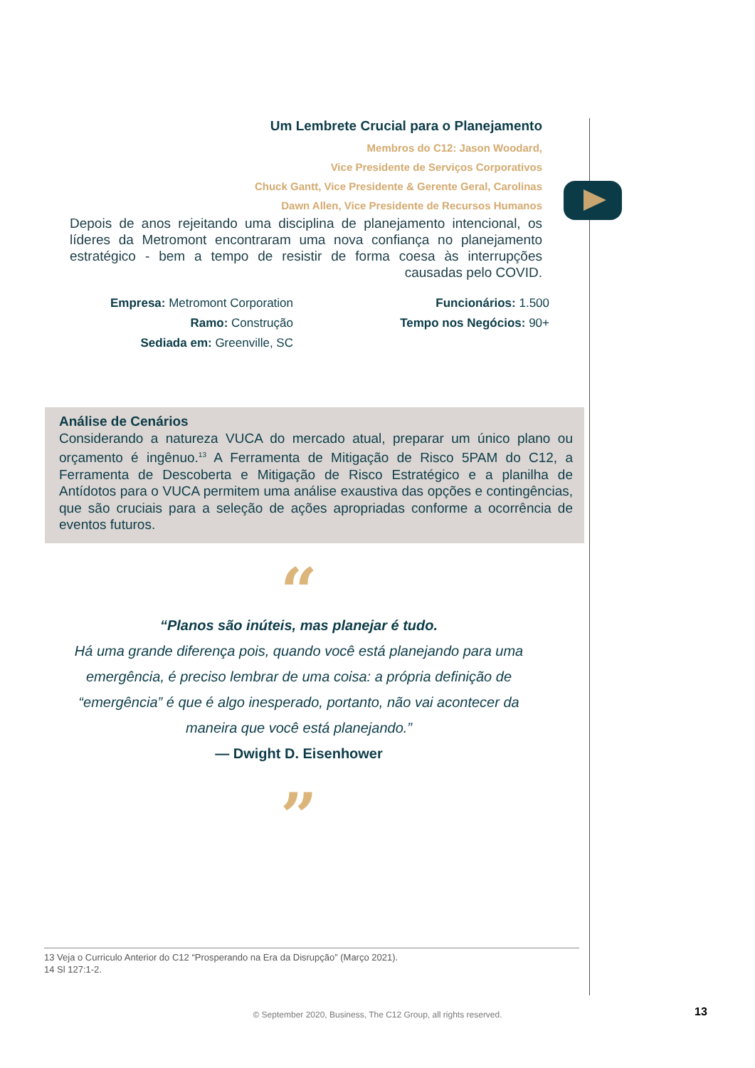Um Lembrete Crucial para o Planejamento
Membros do C12: Jason Woodard,
Vice Presidente de Serviços Corporativos
Chuck Gantt, Vice Presidente & Gerente Geral, Carolinas
Dawn Allen, Vice Presidente de Recursos Humanos
Depois de anos rejeitando uma disciplina de planejamento intencional, os líderes da Metromont encontraram uma nova confiança no planejamento estratégico - bem a tempo de resistir de forma coesa às interrupções causadas pelo COVID.
Empresa: Metromont Corporation
Ramo: Construção
Sediada em: Greenville, SC
Funcionários: 1.500
Tempo nos Negócios: 90+
Análise de Cenários
Considerando a natureza VUCA do mercado atual, preparar um único plano ou orçamento é ingênuo.<sup>13</sup> A Ferramenta de Mitigação de Risco 5PAM do C12, a Ferramenta de Descoberta e Mitigação de Risco Estratégico e a planilha de Antídotos para o VUCA permitem uma análise exaustiva das opções e contingências, que são cruciais para a seleção de ações apropriadas conforme a ocorrência de eventos futuros.
“
“Planos são inúteis, mas planejar é tudo.
Há uma grande diferença pois, quando você está planejando para uma emergência, é preciso lembrar de uma coisa: a própria definição de “emergência” é que é algo inesperado, portanto, não vai acontecer da maneira que você está planejando.”
— Dwight D. Eisenhower
”
13 Veja o Curriculo Anterior do C12 “Prosperando na Era da Disrupção” (Março 2021).
14 Sl 127:1-2.
© September 2020, Business, The C12 Group, all rights reserved. 13